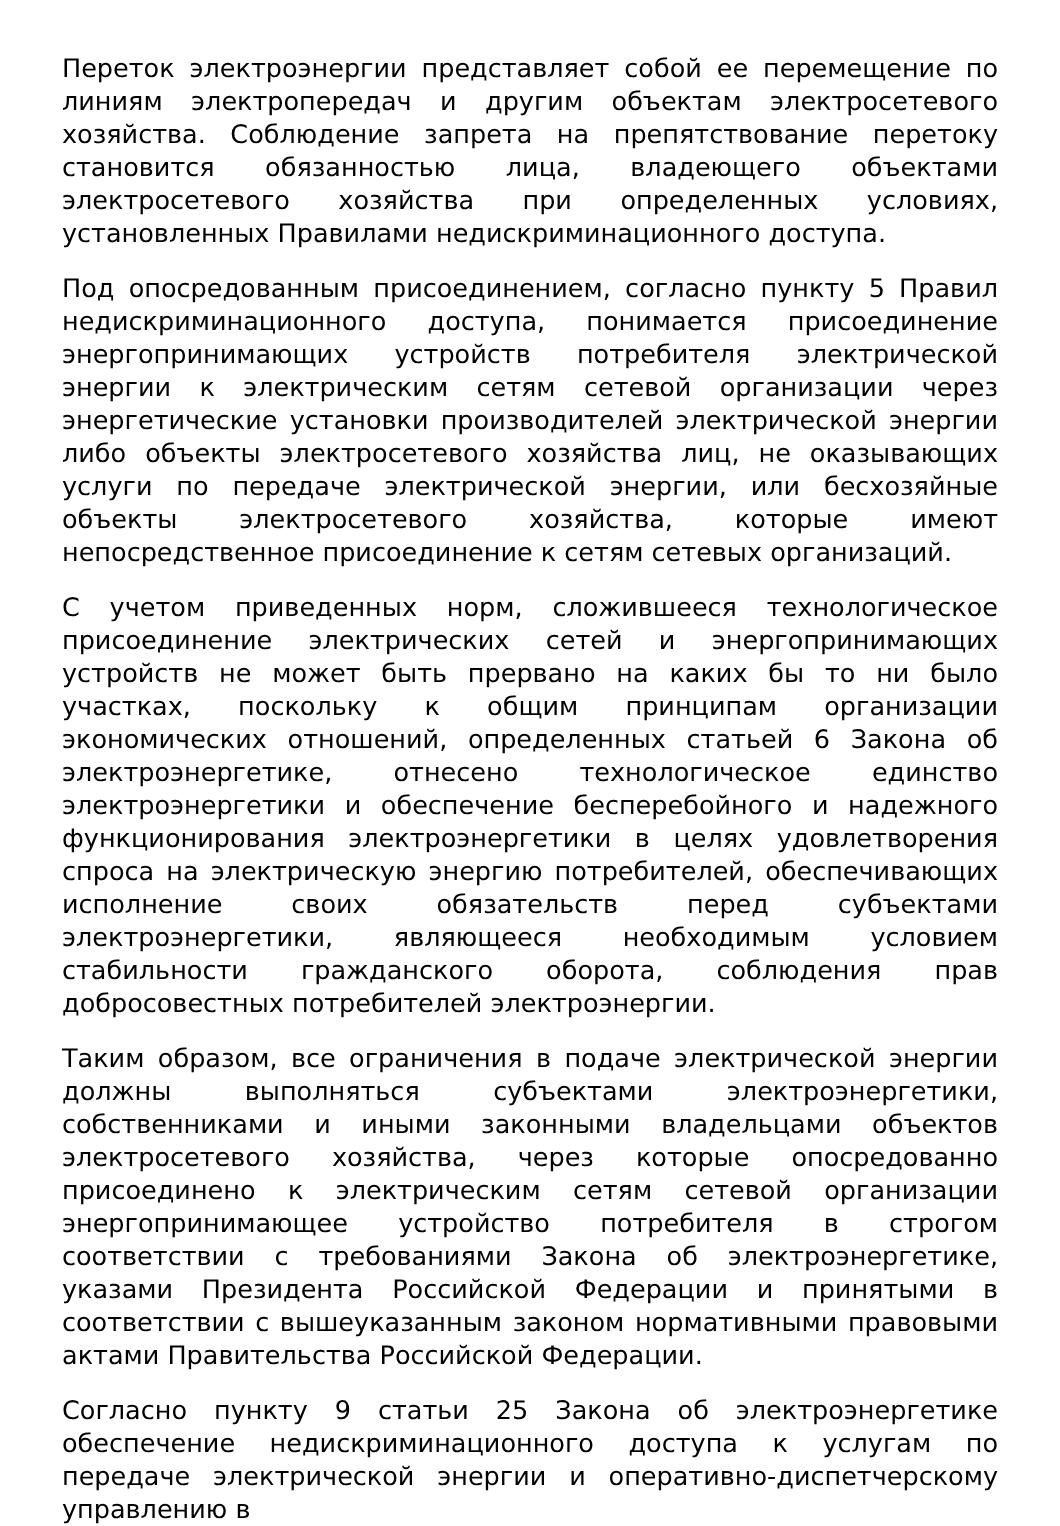Переток электроэнергии представляет собой ее перемещение по линиям электропередач и другим объектам электросетевого хозяйства. Соблюдение запрета на препятствование перетоку становится обязанностью лица, владеющего объектами электросетевого хозяйства при определенных условиях, установленных Правилами недискриминационного доступа.
Под опосредованным присоединением, согласно пункту 5 Правил недискриминационного доступа, понимается присоединение энергопринимающих устройств потребителя электрической энергии к электрическим сетям сетевой организации через энергетические установки производителей электрической энергии либо объекты электросетевого хозяйства лиц, не оказывающих услуги по передаче электрической энергии, или бесхозяйные объекты электросетевого хозяйства, которые имеют непосредственное присоединение к сетям сетевых организаций.
С учетом приведенных норм, сложившееся технологическое присоединение электрических сетей и энергопринимающих устройств не может быть прервано на каких бы то ни было участках, поскольку к общим принципам организации экономических отношений, определенных статьей 6 Закона об электроэнергетике, отнесено технологическое единство электроэнергетики и обеспечение бесперебойного и надежного функционирования электроэнергетики в целях удовлетворения спроса на электрическую энергию потребителей, обеспечивающих исполнение своих обязательств перед субъектами электроэнергетики, являющееся необходимым условием стабильности гражданского оборота, соблюдения прав добросовестных потребителей электроэнергии.
Таким образом, все ограничения в подаче электрической энергии должны выполняться субъектами электроэнергетики, собственниками и иными законными владельцами объектов электросетевого хозяйства, через которые опосредованно присоединено к электрическим сетям сетевой организации энергопринимающее устройство потребителя в строгом соответствии с требованиями Закона об электроэнергетике, указами Президента Российской Федерации и принятыми в соответствии с вышеуказанным законом нормативными правовыми актами Правительства Российской Федерации.
Согласно пункту 9 статьи 25 Закона об электроэнергетике обеспечение недискриминационного доступа к услугам по передаче электрической энергии и оперативно-диспетчерскому управлению в